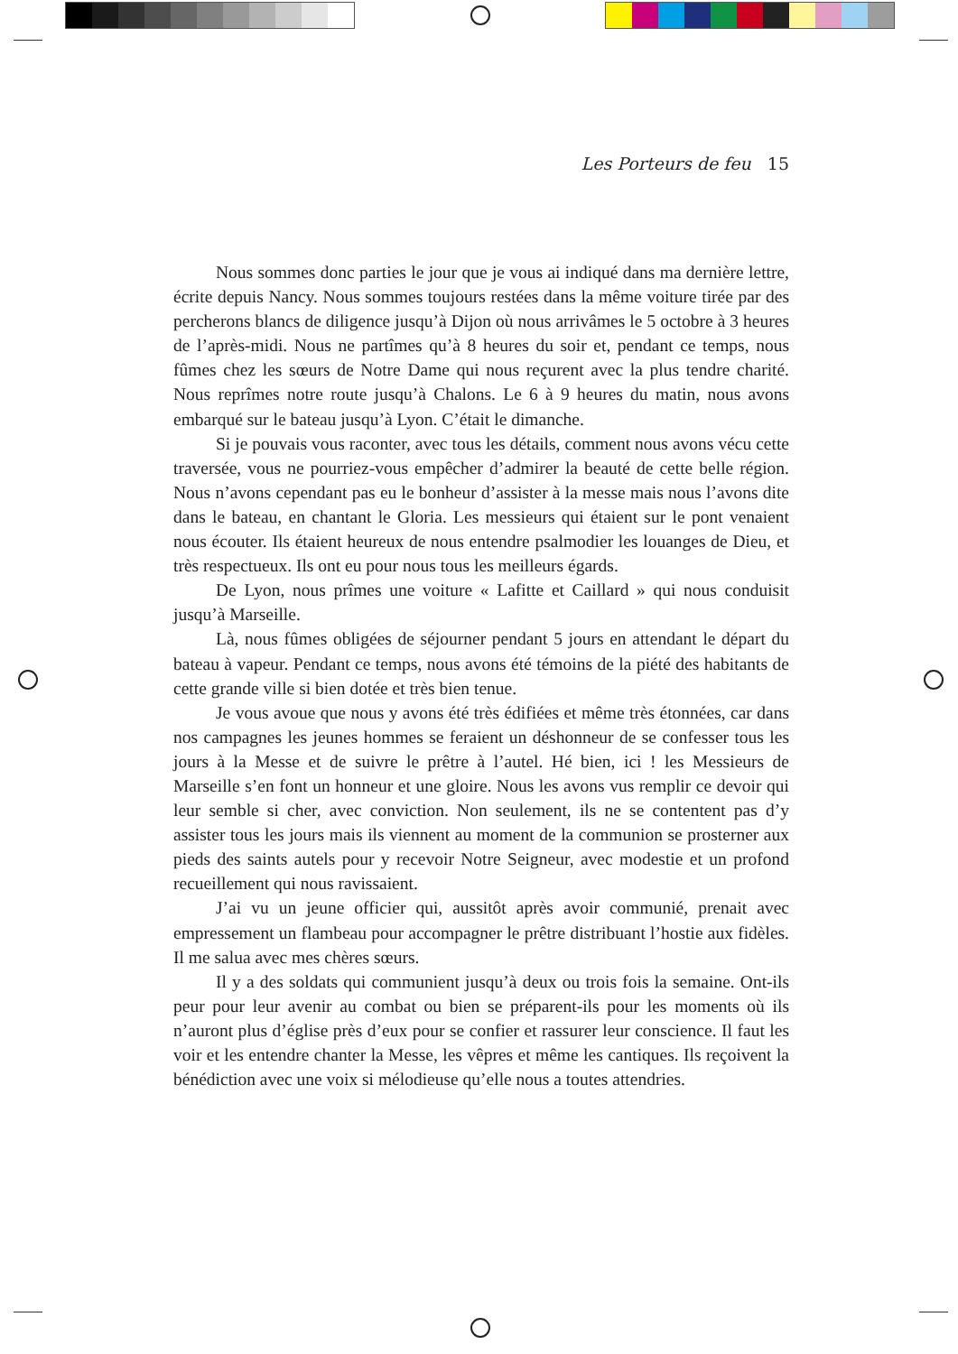Les Porteurs de feu 15
Nous sommes donc parties le jour que je vous ai indiqué dans ma dernière lettre, écrite depuis Nancy. Nous sommes toujours restées dans la même voiture tirée par des percherons blancs de diligence jusqu’à Dijon où nous arrivâmes le 5 octobre à 3 heures de l’après-midi. Nous ne partîmes qu’à 8 heures du soir et, pendant ce temps, nous fûmes chez les sœurs de Notre Dame qui nous reçurent avec la plus tendre charité. Nous reprîmes notre route jusqu’à Chalons. Le 6 à 9 heures du matin, nous avons embarqué sur le bateau jusqu’à Lyon. C’était le dimanche.
Si je pouvais vous raconter, avec tous les détails, comment nous avons vécu cette traversée, vous ne pourriez-vous empêcher d’admirer la beauté de cette belle région. Nous n’avons cependant pas eu le bonheur d’assister à la messe mais nous l’avons dite dans le bateau, en chantant le Gloria. Les messieurs qui étaient sur le pont venaient nous écouter. Ils étaient heureux de nous entendre psalmodier les louanges de Dieu, et très respectueux. Ils ont eu pour nous tous les meilleurs égards.
De Lyon, nous prîmes une voiture « Lafitte et Caillard » qui nous conduisit jusqu’à Marseille.
Là, nous fûmes obligées de séjourner pendant 5 jours en attendant le départ du bateau à vapeur. Pendant ce temps, nous avons été témoins de la piété des habitants de cette grande ville si bien dotée et très bien tenue.
Je vous avoue que nous y avons été très édifiées et même très étonnées, car dans nos campagnes les jeunes hommes se feraient un déshonneur de se confesser tous les jours à la Messe et de suivre le prêtre à l’autel. Hé bien, ici ! les Messieurs de Marseille s’en font un honneur et une gloire. Nous les avons vus remplir ce devoir qui leur semble si cher, avec conviction. Non seulement, ils ne se contentent pas d’y assister tous les jours mais ils viennent au moment de la communion se prosterner aux pieds des saints autels pour y recevoir Notre Seigneur, avec modestie et un profond recueillement qui nous ravissaient.
J’ai vu un jeune officier qui, aussitôt après avoir communié, prenait avec empressement un flambeau pour accompagner le prêtre distribuant l’hostie aux fidèles. Il me salua avec mes chères sœurs.
Il y a des soldats qui communient jusqu’à deux ou trois fois la semaine. Ont-ils peur pour leur avenir au combat ou bien se préparent-ils pour les moments où ils n’auront plus d’église près d’eux pour se confier et rassurer leur conscience. Il faut les voir et les entendre chanter la Messe, les vêpres et même les cantiques. Ils reçoivent la bénédiction avec une voix si mélodieuse qu’elle nous a toutes attendries.